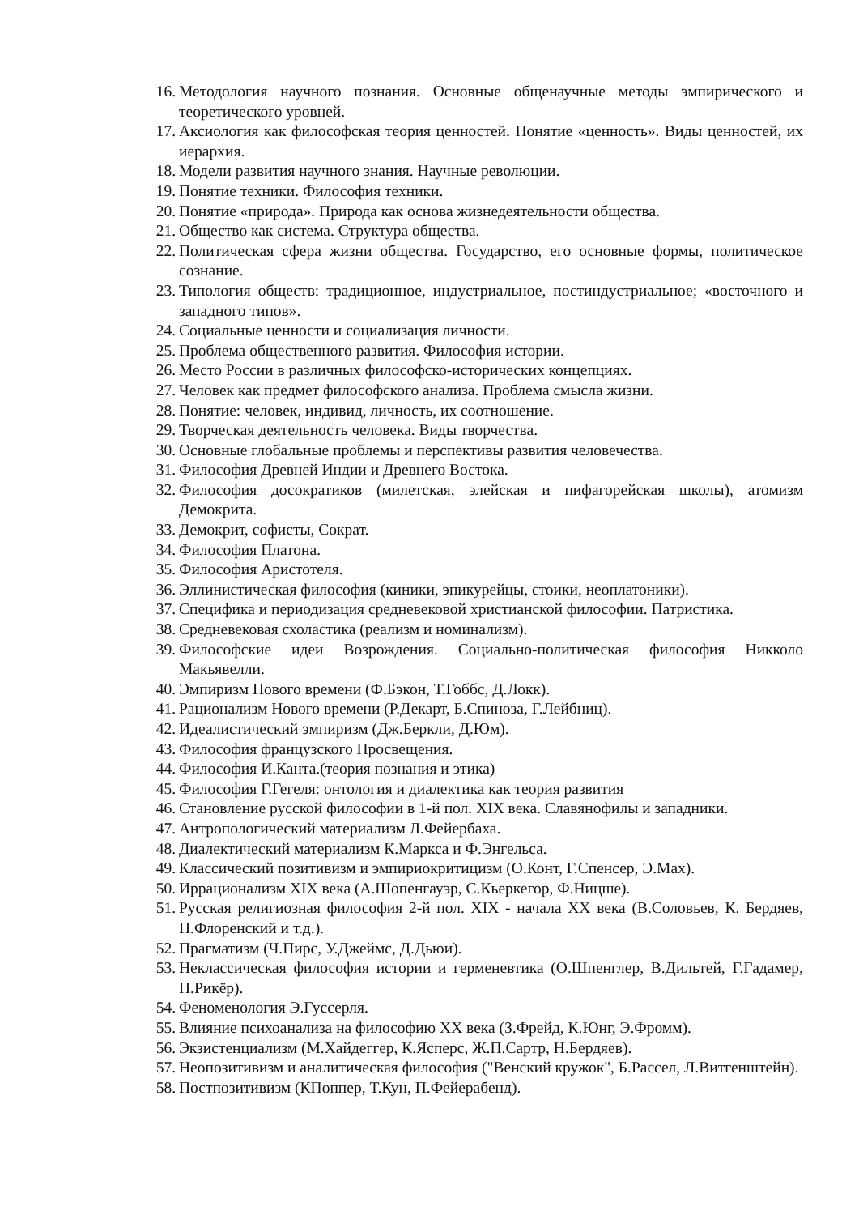16. Методология научного познания. Основные общенаучные методы эмпирического и теоретического уровней.
17. Аксиология как философская теория ценностей. Понятие «ценность». Виды ценностей, их иерархия.
18. Модели развития научного знания. Научные революции.
19. Понятие техники. Философия техники.
20. Понятие «природа». Природа как основа жизнедеятельности общества.
21. Общество как система. Структура общества.
22. Политическая сфера жизни общества. Государство, его основные формы, политическое сознание.
23. Типология обществ: традиционное, индустриальное, постиндустриальное; «восточного и западного типов».
24. Социальные ценности и социализация личности.
25. Проблема общественного развития. Философия истории.
26. Место России в различных философско-исторических концепциях.
27. Человек как предмет философского анализа. Проблема смысла жизни.
28. Понятие: человек, индивид, личность, их соотношение.
29. Творческая деятельность человека. Виды творчества.
30. Основные глобальные проблемы и перспективы развития человечества.
31. Философия Древней Индии и Древнего Востока.
32. Философия досократиков (милетская, элейская и пифагорейская школы), атомизм Демокрита.
33. Демокрит, софисты, Сократ.
34. Философия Платона.
35. Философия Аристотеля.
36. Эллинистическая философия (киники, эпикурейцы, стоики, неоплатоники).
37. Специфика и периодизация средневековой христианской философии. Патристика.
38. Средневековая схоластика (реализм и номинализм).
39. Философские идеи Возрождения. Социально-политическая философия Никколо Макьявелли.
40. Эмпиризм Нового времени (Ф.Бэкон, Т.Гоббс, Д.Локк).
41. Рационализм Нового времени (Р.Декарт, Б.Спиноза, Г.Лейбниц).
42. Идеалистический эмпиризм (Дж.Беркли, Д.Юм).
43. Философия французского Просвещения.
44. Философия И.Канта.(теория познания и этика)
45. Философия Г.Гегеля: онтология и диалектика как теория развития
46. Становление русской философии в 1-й пол. XIX века. Славянофилы и западники.
47. Антропологический материализм Л.Фейербаха.
48. Диалектический материализм К.Маркса и Ф.Энгельса.
49. Классический позитивизм и эмпириокритицизм (О.Конт, Г.Спенсер, Э.Мах).
50. Иррационализм XIX века (А.Шопенгауэр, С.Кьеркегор, Ф.Ницше).
51. Русская религиозная философия 2-й пол. XIX - начала XX века (В.Соловьев, К. Бердяев, П.Флоренский и т.д.).
52. Прагматизм (Ч.Пирс, У.Джеймс, Д.Дьюи).
53. Неклассическая философия истории и герменевтика (О.Шпенглер, В.Дильтей, Г.Гадамер, П.Рикёр).
54. Феноменология Э.Гуссерля.
55. Влияние психоанализа на философию XX века (З.Фрейд, К.Юнг, Э.Фромм).
56. Экзистенциализм (М.Хайдеггер, К.Ясперс, Ж.П.Сартр, Н.Бердяев).
57. Неопозитивизм и аналитическая философия ("Венский кружок", Б.Рассел, Л.Витгенштейн).
58. Постпозитивизм (КПоппер, Т.Кун, П.Фейерабенд).